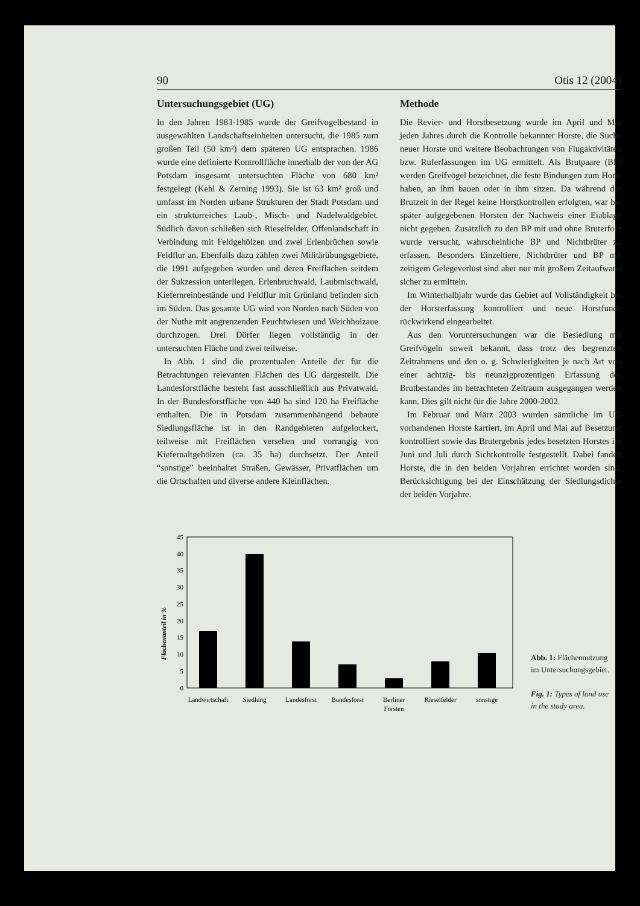90 Otis 12 (2004)
Untersuchungsgebiet (UG)
In den Jahren 1983-1985 wurde der Greifvogelbestand in ausgewählten Landschaftseinheiten untersucht, die 1985 zum großen Teil (50 km²) dem späteren UG entsprachen. 1986 wurde eine definierte Kontrollfläche innerhalb der von der AG Potsdam insgesamt untersuchten Fläche von 680 km² festgelegt (Kehl & Zerning 1993). Sie ist 63 km² groß und umfasst im Norden urbane Strukturen der Stadt Potsdam und ein strukturreiches Laub-, Misch- und Nadelwaldgebiet. Südlich davon schließen sich Rieselfelder, Offenlandschaft in Verbindung mit Feldgehölzen und zwei Erlenbrüchen sowie Feldflur an. Ebenfalls dazu zählen zwei Militärübungsgebiete, die 1991 aufgegeben wurden und deren Freiflächen seitdem der Sukzession unterliegen. Erlenbruchwald, Laubmischwald, Kiefernreinbestände und Feldflur mit Grünland befinden sich im Süden. Das gesamte UG wird von Norden nach Süden von der Nuthe mit angrenzenden Feuchtwiesen und Weichholzaue durchzogen. Drei Dörfer liegen vollständig in der untersuchten Fläche und zwei teilweise.
In Abb. 1 sind die prozentualen Anteile der für die Betrachtungen relevanten Flächen des UG dargestellt. Die Landesforstfläche besteht fast ausschließlich aus Privatwald. In der Bundesforstfläche von 440 ha sind 120 ha Freifläche enthalten. Die in Potsdam zusammenhängend bebaute Siedlungsfläche ist in den Randgebieten aufgelockert, teilweise mit Freiflächen versehen und vorrangig von Kiefernaltgehölzen (ca. 35 ha) durchsetzt. Der Anteil “sonstige” beeinhaltet Straßen, Gewässer, Privatflächen um die Ortschaften und diverse andere Kleinflächen.
Methode
Die Revier- und Horstbesetzung wurde im April und Mai jeden Jahres durch die Kontrolle bekannter Horste, die Suche neuer Horste und weitere Beobachtungen von Flugaktivitäten bzw. Ruferfassungen im UG ermittelt. Als Brutpaare (BP) werden Greifvögel bezeichnet, die feste Bindungen zum Horst haben, an ihm bauen oder in ihm sitzen. Da während der Brutzeit in der Regel keine Horstkontrollen erfolgten, war bei später aufgegebenen Horsten der Nachweis einer Eiablage nicht gegeben. Zusätzlich zu den BP mit und ohne Bruterfolg wurde versucht, wahrscheinliche BP und Nichtbrüter zu erfassen. Besonders Einzeltiere, Nichtbrüter und BP mit zeitigem Gelegeverlust sind aber nur mit großem Zeitaufwand sicher zu ermitteln.
Im Winterhalbjahr wurde das Gebiet auf Vollständigkeit bei der Horsterfassung kontrolliert und neue Horstfunde rückwirkend eingearbeitet.
Aus den Voruntersuchungen war die Besiedlung mit Greifvögeln soweit bekannt, dass trotz des begrenzten Zeitrahmens und den o. g. Schwierigkeiten je nach Art von einer achtzig- bis neunzigprozentigen Erfassung des Brutbestandes im betrachteten Zeitraum ausgegangen werden kann. Dies gilt nicht für die Jahre 2000-2002.
Im Februar und März 2003 wurden sämtliche im UG vorhandenen Horste kartiert, im April und Mai auf Besetzung kontrolliert sowie das Brutergebnis jedes besetzten Horstes im Juni und Juli durch Sichtkontrolle festgestellt. Dabei fanden Horste, die in den beiden Vorjahren errichtet worden sind, Berücksichtigung bei der Einschätzung der Siedlungsdichte der beiden Vorjahre.
Flächenanteil in %
0
5
10
15
20
25
30
35
40
45
Landwirtschaft
Siedlung
Landesforst
Bundesforst
Berliner
Forsten
Rieselfelder
sonstige
Abb. 1: Flächennutzung im Untersuchungsgebiet.
Fig. 1: Types of land use in the study area.